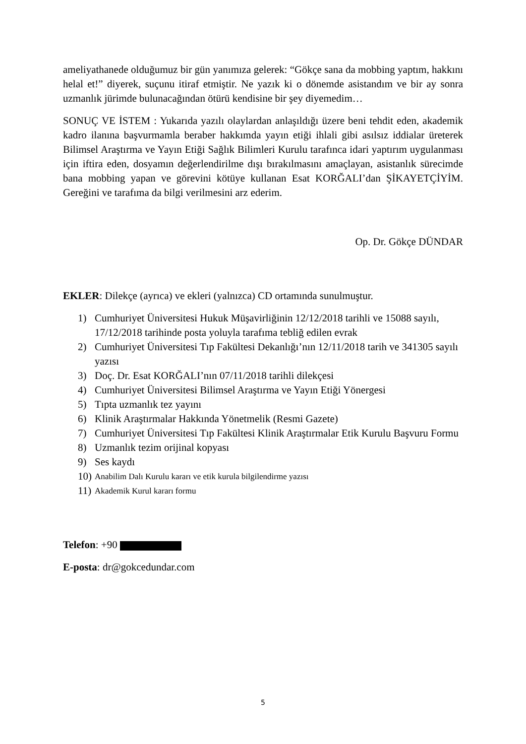ameliyathanede olduğumuz bir gün yanımıza gelerek: “Gökçe sana da mobbing yaptım, hakkını helal et!” diyerek, suçunu itiraf etmiştir. Ne yazık ki o dönemde asistandım ve bir ay sonra uzmanlık jürimde bulunacağından ötürü kendisine bir şey diyemedim…
SONUÇ VE İSTEM : Yukarıda yazılı olaylardan anlaşıldığı üzere beni tehdit eden, akademik kadro ilanına başvurmamla beraber hakkımda yayın etiği ihlali gibi asılsız iddialar üreterek Bilimsel Araştırma ve Yayın Etiği Sağlık Bilimleri Kurulu tarafınca idari yaptırım uygulanması için iftira eden, dosyamın değerlendirilme dışı bırakılmasını amaçlayan, asistanlık sürecimde bana mobbing yapan ve görevini kötüye kullanan Esat KORĞALI’dan ŞİKAYETÇİYİM. Gereğini ve tarafıma da bilgi verilmesini arz ederim.
Op. Dr. Gökçe DÜNDAR
EKLER: Dilekçe (ayrıca) ve ekleri (yalnızca) CD ortamında sunulmuştur.
1) Cumhuriyet Üniversitesi Hukuk Müşavirliğinin 12/12/2018 tarihli ve 15088 sayılı, 17/12/2018 tarihinde posta yoluyla tarafıma tebliğ edilen evrak
2) Cumhuriyet Üniversitesi Tıp Fakültesi Dekanlığı’nın 12/11/2018 tarih ve 341305 sayılı yazısı
3) Doç. Dr. Esat KORĞALI’nın 07/11/2018 tarihli dilekçesi
4) Cumhuriyet Üniversitesi Bilimsel Araştırma ve Yayın Etiği Yönergesi
5) Tıpta uzmanlık tez yayını
6) Klinik Araştırmalar Hakkında Yönetmelik (Resmi Gazete)
7) Cumhuriyet Üniversitesi Tıp Fakültesi Klinik Araştırmalar Etik Kurulu Başvuru Formu
8) Uzmanlık tezim orijinal kopyası
9) Ses kaydı
10) Anabilim Dalı Kurulu kararı ve etik kurula bilgilendirme yazısı
11) Akademik Kurul kararı formu
Telefon: +90
E-posta: dr@gokcedundar.com
5